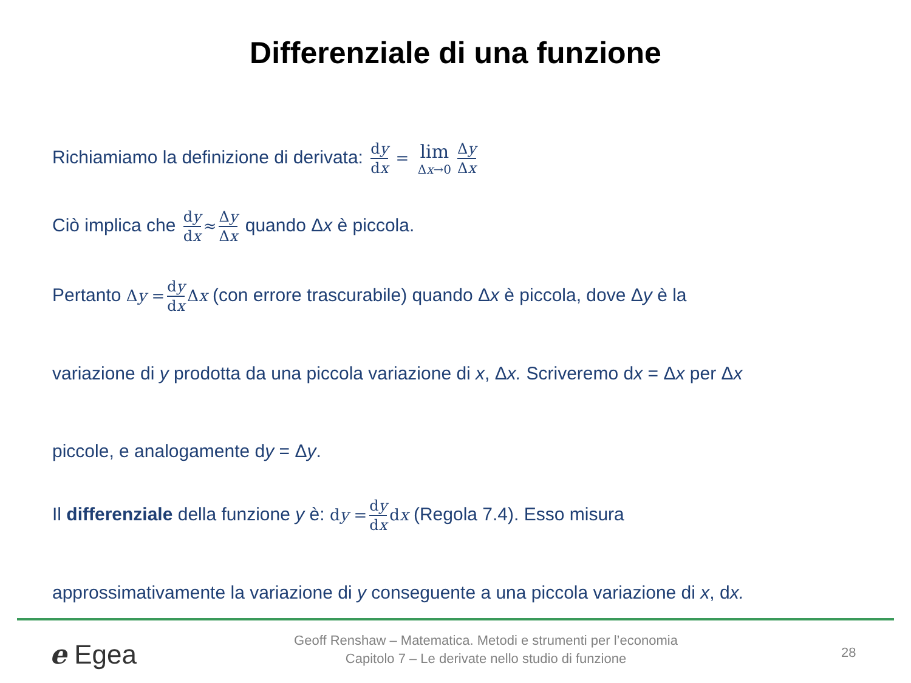Differenziale di una funzione
Richiamiamo la definizione di derivata: dy dx = lim Δx→0 Δy Δx
Ciò implica che dy dx ≈ Δy Δx quando Δx è piccola.
Pertanto Δy = dy dx Δx (con errore trascurabile) quando Δx è piccola, dove Δy è la
variazione di y prodotta da una piccola variazione di x, Δx. Scriveremo dx = Δx per Δx
piccole, e analogamente dy = Δy.
Il differenziale della funzione y è: dy = dy dx dx (Regola 7.4). Esso misura
approssimativamente la variazione di y conseguente a una piccola variazione di x, dx.
e Egea
Geoff Renshaw – Matematica. Metodi e strumenti per l’economia
Capitolo 7 – Le derivate nello studio di funzione
28